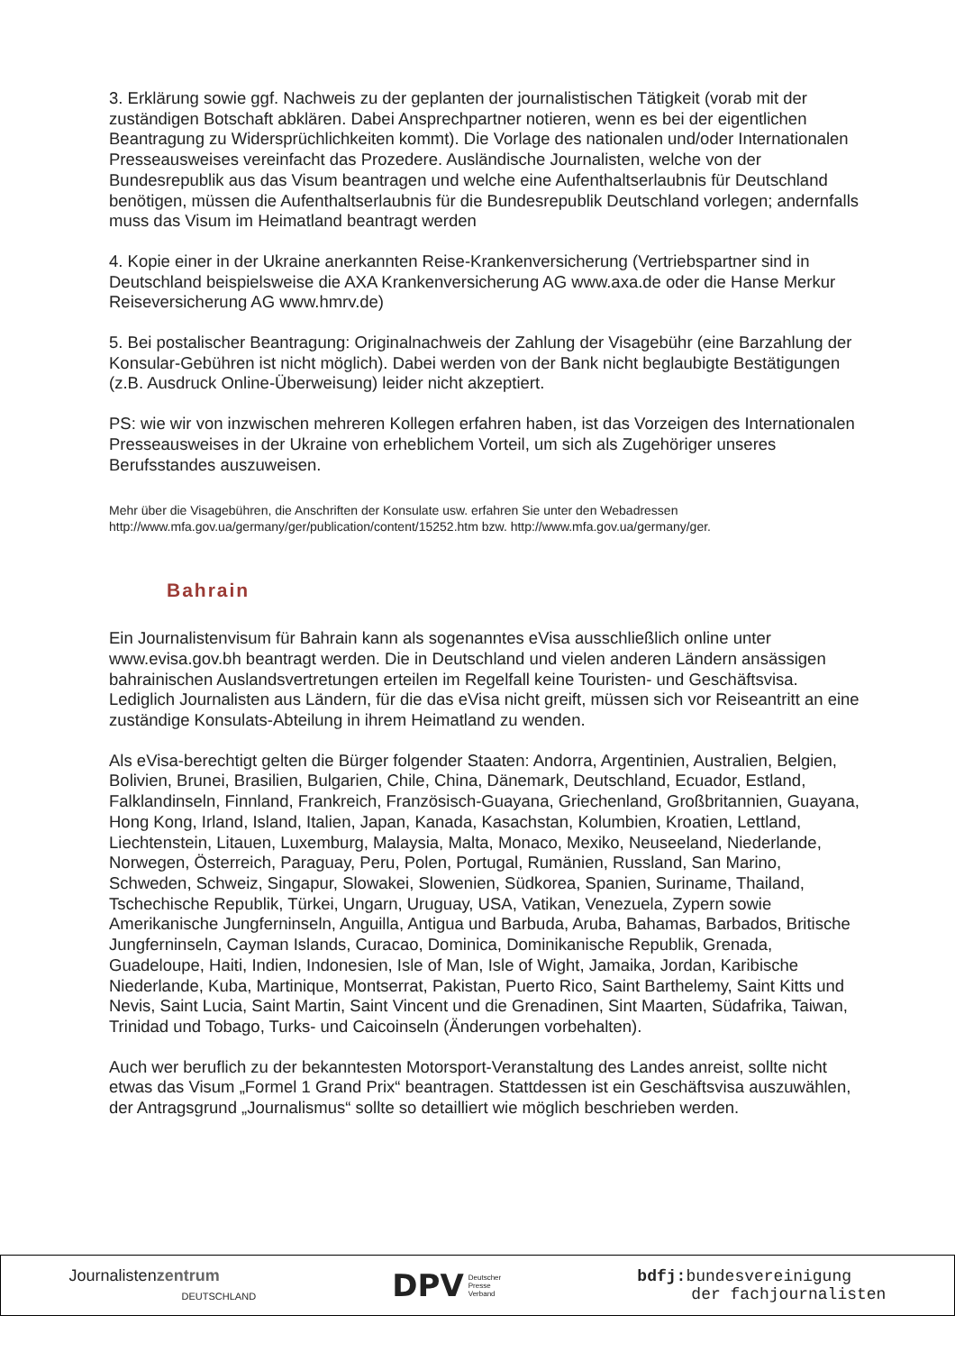3. Erklärung sowie ggf. Nachweis zu der geplanten der journalistischen Tätigkeit (vorab mit der zuständigen Botschaft abklären. Dabei Ansprechpartner notieren, wenn es bei der eigentlichen Beantragung zu Widersprüchlichkeiten kommt). Die Vorlage des nationalen und/oder Internationalen Presseausweises vereinfacht das Prozedere. Ausländische Journalisten, welche von der Bundesrepublik aus das Visum beantragen und welche eine Aufenthaltserlaubnis für Deutschland benötigen, müssen die Aufenthaltserlaubnis für die Bundesrepublik Deutschland vorlegen; andernfalls muss das Visum im Heimatland beantragt werden
4. Kopie einer in der Ukraine anerkannten Reise-Krankenversicherung (Vertriebspartner sind in Deutschland beispielsweise die AXA Krankenversicherung AG www.axa.de oder die Hanse Merkur Reiseversicherung AG www.hmrv.de)
5. Bei postalischer Beantragung: Originalnachweis der Zahlung der Visagebühr (eine Barzahlung der Konsular-Gebühren ist nicht möglich). Dabei werden von der Bank nicht beglaubigte Bestätigungen (z.B. Ausdruck Online-Überweisung) leider nicht akzeptiert.
PS: wie wir von inzwischen mehreren Kollegen erfahren haben, ist das Vorzeigen des Internationalen Presseausweises in der Ukraine von erheblichem Vorteil, um sich als Zugehöriger unseres Berufsstandes auszuweisen.
Mehr über die Visagebühren, die Anschriften der Konsulate usw. erfahren Sie unter den Webadressen http://www.mfa.gov.ua/germany/ger/publication/content/15252.htm bzw. http://www.mfa.gov.ua/germany/ger.
Bahrain
Ein Journalistenvisum für Bahrain kann als sogenanntes eVisa ausschließlich online unter www.evisa.gov.bh beantragt werden. Die in Deutschland und vielen anderen Ländern ansässigen bahrainischen Auslandsvertretungen erteilen im Regelfall keine Touristen- und Geschäftsvisa. Lediglich Journalisten aus Ländern, für die das eVisa nicht greift, müssen sich vor Reiseantritt an eine zuständige Konsulats-Abteilung in ihrem Heimatland zu wenden.
Als eVisa-berechtigt gelten die Bürger folgender Staaten: Andorra, Argentinien, Australien, Belgien, Bolivien, Brunei, Brasilien, Bulgarien, Chile, China, Dänemark, Deutschland, Ecuador, Estland, Falklandinseln, Finnland, Frankreich, Französisch-Guayana, Griechenland, Großbritannien, Guayana, Hong Kong, Irland, Island, Italien, Japan, Kanada, Kasachstan, Kolumbien, Kroatien, Lettland, Liechtenstein, Litauen, Luxemburg, Malaysia, Malta, Monaco, Mexiko, Neuseeland, Niederlande, Norwegen, Österreich, Paraguay, Peru, Polen, Portugal, Rumänien, Russland, San Marino, Schweden, Schweiz, Singapur, Slowakei, Slowenien, Südkorea, Spanien, Suriname, Thailand, Tschechische Republik, Türkei, Ungarn, Uruguay, USA, Vatikan, Venezuela, Zypern sowie Amerikanische Jungferninseln, Anguilla, Antigua und Barbuda, Aruba, Bahamas, Barbados, Britische Jungferninseln, Cayman Islands, Curacao, Dominica, Dominikanische Republik, Grenada, Guadeloupe, Haiti, Indien, Indonesien, Isle of Man, Isle of Wight, Jamaika, Jordan, Karibische Niederlande, Kuba, Martinique, Montserrat, Pakistan, Puerto Rico, Saint Barthelemy, Saint Kitts und Nevis, Saint Lucia, Saint Martin, Saint Vincent und die Grenadinen, Sint Maarten, Südafrika, Taiwan, Trinidad und Tobago, Turks- und Caicoinseln (Änderungen vorbehalten).
Auch wer beruflich zu der bekanntesten Motorsport-Veranstaltung des Landes anreist, sollte nicht etwas das Visum „Formel 1 Grand Prix“ beantragen. Stattdessen ist ein Geschäftsvisa auszuwählen, der Antragsgrund „Journalismus“ sollte so detailliert wie möglich beschrieben werden.
Journalistenzentrum
DEUTSCHLAND
DPV Deutscher
Presse
Verband
bdfj: bundesvereinigung
der fachjournalisten